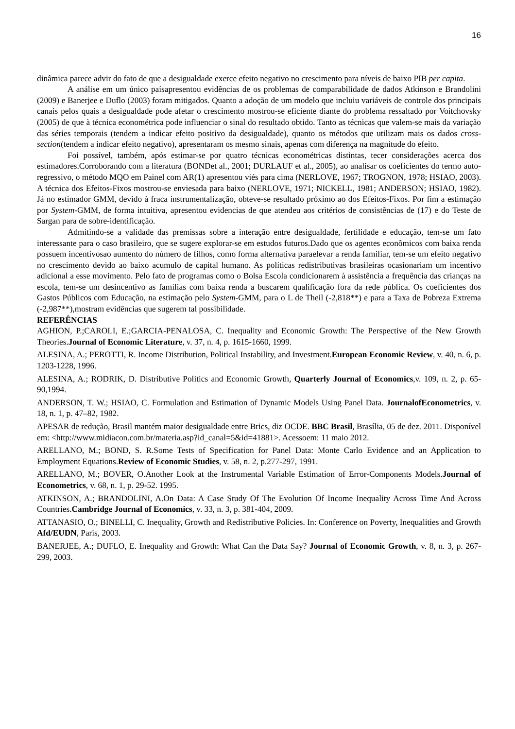16
dinâmica parece advir do fato de que a desigualdade exerce efeito negativo no crescimento para níveis de baixo PIB per capita.
A análise em um único paísapresentou evidências de os problemas de comparabilidade de dados Atkinson e Brandolini (2009) e Banerjee e Duflo (2003) foram mitigados. Quanto a adoção de um modelo que incluiu variáveis de controle dos principais canais pelos quais a desigualdade pode afetar o crescimento mostrou-se eficiente diante do problema ressaltado por Voitchovsky (2005) de que à técnica econométrica pode influenciar o sinal do resultado obtido. Tanto as técnicas que valem-se mais da variação das séries temporais (tendem a indicar efeito positivo da desigualdade), quanto os métodos que utilizam mais os dados cross-section(tendem a indicar efeito negativo), apresentaram os mesmo sinais, apenas com diferença na magnitude do efeito.
Foi possível, também, após estimar-se por quatro técnicas econométricas distintas, tecer considerações acerca dos estimadores.Corroborando com a literatura (BONDet al., 2001; DURLAUF et al., 2005), ao analisar os coeficientes do termo auto-regressivo, o método MQO em Painel com AR(1) apresentou viés para cima (NERLOVE, 1967; TROGNON, 1978; HSIAO, 2003). A técnica dos Efeitos-Fixos mostrou-se enviesada para baixo (NERLOVE, 1971; NICKELL, 1981; ANDERSON; HSIAO, 1982). Já no estimador GMM, devido à fraca instrumentalização, obteve-se resultado próximo ao dos Efeitos-Fixos. Por fim a estimação por System-GMM, de forma intuitiva, apresentou evidencias de que atendeu aos critérios de consistências de (17) e do Teste de Sargan para de sobre-identificação.
Admitindo-se a validade das premissas sobre a interação entre desigualdade, fertilidade e educação, tem-se um fato interessante para o caso brasileiro, que se sugere explorar-se em estudos futuros.Dado que os agentes econômicos com baixa renda possuem incentivosao aumento do número de filhos, como forma alternativa paraelevar a renda familiar, tem-se um efeito negativo no crescimento devido ao baixo acumulo de capital humano. As políticas redistributivas brasileiras ocasionariam um incentivo adicional a esse movimento. Pelo fato de programas como o Bolsa Escola condicionarem à assistência a frequência das crianças na escola, tem-se um desincentivo as famílias com baixa renda a buscarem qualificação fora da rede pública. Os coeficientes dos Gastos Públicos com Educação, na estimação pelo System-GMM, para o L de Theil (-2,818**) e para a Taxa de Pobreza Extrema (-2,987**),mostram evidências que sugerem tal possibilidade.
REFERÊNCIAS
AGHION, P.;CAROLI, E.;GARCIA-PENALOSA, C. Inequality and Economic Growth: The Perspective of the New Growth Theories.Journal of Economic Literature, v. 37, n. 4, p. 1615-1660, 1999.
ALESINA, A.; PEROTTI, R. Income Distribution, Political Instability, and Investment.European Economic Review, v. 40, n. 6, p. 1203-1228, 1996.
ALESINA, A.; RODRIK, D. Distributive Politics and Economic Growth, Quarterly Journal of Economics,v. 109, n. 2, p. 65-90,1994.
ANDERSON, T. W.; HSIAO, C. Formulation and Estimation of Dynamic Models Using Panel Data. JournalofEconometrics, v. 18, n. 1, p. 47–82, 1982.
APESAR de redução, Brasil mantém maior desigualdade entre Brics, diz OCDE. BBC Brasil, Brasília, 05 de dez. 2011. Disponível em: <http://www.midiacon.com.br/materia.asp?id_canal=5&id=41881>. Acessoem: 11 maio 2012.
ARELLANO, M.; BOND, S. R.Some Tests of Specification for Panel Data: Monte Carlo Evidence and an Application to Employment Equations.Review of Economic Studies, v. 58, n. 2, p.277-297, 1991.
ARELLANO, M.; BOVER, O.Another Look at the Instrumental Variable Estimation of Error-Components Models.Journal of Econometrics, v. 68, n. 1, p. 29-52. 1995.
ATKINSON, A.; BRANDOLINI, A.On Data: A Case Study Of The Evolution Of Income Inequality Across Time And Across Countries.Cambridge Journal of Economics, v. 33, n. 3, p. 381-404, 2009.
ATTANASIO, O.; BINELLI, C. Inequality, Growth and Redistributive Policies. In: Conference on Poverty, Inequalities and Growth Afd/EUDN, Paris, 2003.
BANERJEE, A.; DUFLO, E. Inequality and Growth: What Can the Data Say? Journal of Economic Growth, v. 8, n. 3, p. 267-299, 2003.